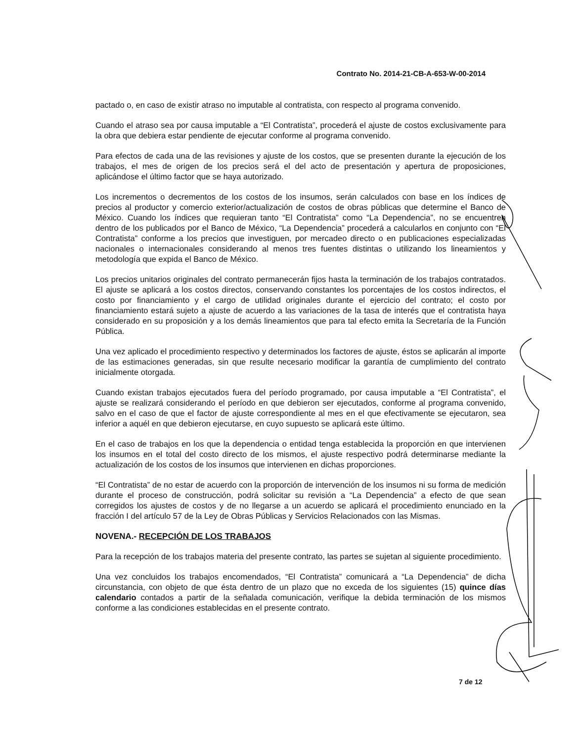Contrato No. 2014-21-CB-A-653-W-00-2014
pactado o, en caso de existir atraso no imputable al contratista, con respecto al programa convenido.
Cuando el atraso sea por causa imputable a “El Contratista”, procederá el ajuste de costos exclusivamente para la obra que debiera estar pendiente de ejecutar conforme al programa convenido.
Para efectos de cada una de las revisiones y ajuste de los costos, que se presenten durante la ejecución de los trabajos, el mes de origen de los precios será el del acto de presentación y apertura de proposiciones, aplicándose el último factor que se haya autorizado.
Los incrementos o decrementos de los costos de los insumos, serán calculados con base en los índices de precios al productor y comercio exterior/actualización de costos de obras públicas que determine el Banco de México. Cuando los índices que requieran tanto “El Contratista” como “La Dependencia”, no se encuentren dentro de los publicados por el Banco de México, “La Dependencia” procederá a calcularlos en conjunto con “El Contratista” conforme a los precios que investiguen, por mercadeo directo o en publicaciones especializadas nacionales o internacionales considerando al menos tres fuentes distintas o utilizando los lineamientos y metodología que expida el Banco de México.
Los precios unitarios originales del contrato permanecerán fijos hasta la terminación de los trabajos contratados. El ajuste se aplicará a los costos directos, conservando constantes los porcentajes de los costos indirectos, el costo por financiamiento y el cargo de utilidad originales durante el ejercicio del contrato; el costo por financiamiento estará sujeto a ajuste de acuerdo a las variaciones de la tasa de interés que el contratista haya considerado en su proposición y a los demás lineamientos que para tal efecto emita la Secretaría de la Función Pública.
Una vez aplicado el procedimiento respectivo y determinados los factores de ajuste, éstos se aplicarán al importe de las estimaciones generadas, sin que resulte necesario modificar la garantía de cumplimiento del contrato inicialmente otorgada.
Cuando existan trabajos ejecutados fuera del período programado, por causa imputable a “El Contratista”, el ajuste se realizará considerando el período en que debieron ser ejecutados, conforme al programa convenido, salvo en el caso de que el factor de ajuste correspondiente al mes en el que efectivamente se ejecutaron, sea inferior a aquél en que debieron ejecutarse, en cuyo supuesto se aplicará este último.
En el caso de trabajos en los que la dependencia o entidad tenga establecida la proporción en que intervienen los insumos en el total del costo directo de los mismos, el ajuste respectivo podrá determinarse mediante la actualización de los costos de los insumos que intervienen en dichas proporciones.
“El Contratista” de no estar de acuerdo con la proporción de intervención de los insumos ni su forma de medición durante el proceso de construcción, podrá solicitar su revisión a “La Dependencia” a efecto de que sean corregidos los ajustes de costos y de no llegarse a un acuerdo se aplicará el procedimiento enunciado en la fracción I del artículo 57 de la Ley de Obras Públicas y Servicios Relacionados con las Mismas.
NOVENA.- RECEPCIÓN DE LOS TRABAJOS
Para la recepción de los trabajos materia del presente contrato, las partes se sujetan al siguiente procedimiento.
Una vez concluidos los trabajos encomendados, “El Contratista” comunicará a “La Dependencia” de dicha circunstancia, con objeto de que ésta dentro de un plazo que no exceda de los siguientes (15) quince días calendario contados a partir de la señalada comunicación, verifique la debida terminación de los mismos conforme a las condiciones establecidas en el presente contrato.
7 de 12